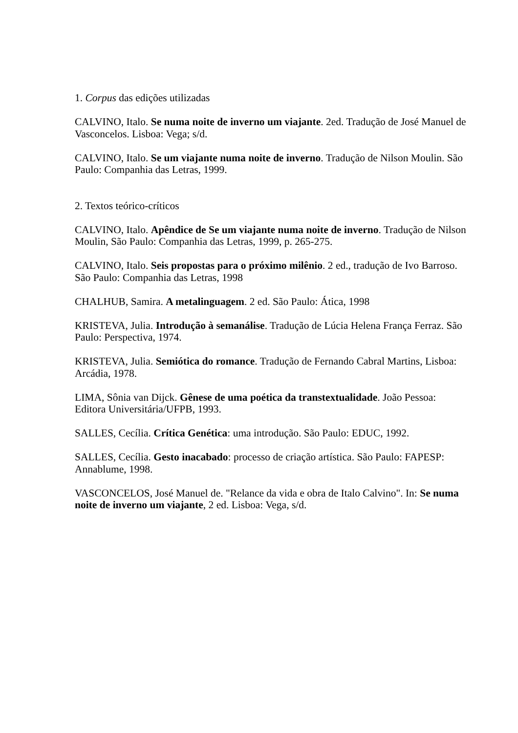1. Corpus das edições utilizadas
CALVINO, Italo. Se numa noite de inverno um viajante. 2ed. Tradução de José Manuel de Vasconcelos. Lisboa: Vega; s/d.
CALVINO, Italo. Se um viajante numa noite de inverno. Tradução de Nilson Moulin. São Paulo: Companhia das Letras, 1999.
2. Textos teórico-críticos
CALVINO, Italo. Apêndice de Se um viajante numa noite de inverno. Tradução de Nilson Moulin, São Paulo: Companhia das Letras, 1999, p. 265-275.
CALVINO, Italo. Seis propostas para o próximo milênio. 2 ed., tradução de Ivo Barroso. São Paulo: Companhia das Letras, 1998
CHALHUB, Samira. A metalinguagem. 2 ed. São Paulo: Ática, 1998
KRISTEVA, Julia. Introdução à semanálise. Tradução de Lúcia Helena França Ferraz. São Paulo: Perspectiva, 1974.
KRISTEVA, Julia. Semiótica do romance. Tradução de Fernando Cabral Martins, Lisboa: Arcádia, 1978.
LIMA, Sônia van Dijck. Gênese de uma poética da transtextualidade. João Pessoa: Editora Universitária/UFPB, 1993.
SALLES, Cecília. Crítica Genética: uma introdução. São Paulo: EDUC, 1992.
SALLES, Cecília. Gesto inacabado: processo de criação artística. São Paulo: FAPESP: Annablume, 1998.
VASCONCELOS, José Manuel de. "Relance da vida e obra de Italo Calvino". In: Se numa noite de inverno um viajante, 2 ed. Lisboa: Vega, s/d.